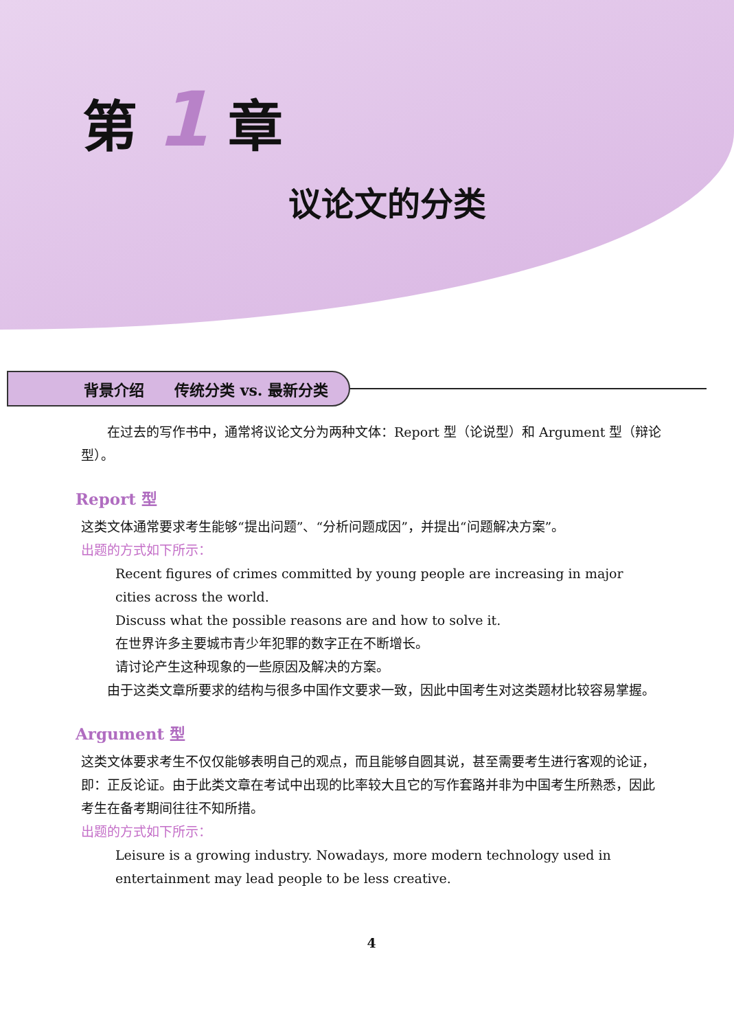第 1 章
议论文的分类
背景介绍　　传统分类 vs. 最新分类
在过去的写作书中，通常将议论文分为两种文体：Report 型（论说型）和 Argument 型（辩论型）。
Report 型
这类文体通常要求考生能够“提出问题”、“分析问题成因”，并提出“问题解决方案”。
出题的方式如下所示：
Recent figures of crimes committed by young people are increasing in major cities across the world.
Discuss what the possible reasons are and how to solve it.
在世界许多主要城市青少年犯罪的数字正在不断增长。
请讨论产生这种现象的一些原因及解决的方案。
由于这类文章所要求的结构与很多中国作文要求一致，因此中国考生对这类题材比较容易掌握。
Argument 型
这类文体要求考生不仅仅能够表明自己的观点，而且能够自圆其说，甚至需要考生进行客观的论证，即：正反论证。由于此类文章在考试中出现的比率较大且它的写作套路并非为中国考生所熟悉，因此考生在备考期间往往不知所措。
出题的方式如下所示：
Leisure is a growing industry. Nowadays, more modern technology used in entertainment may lead people to be less creative.
4